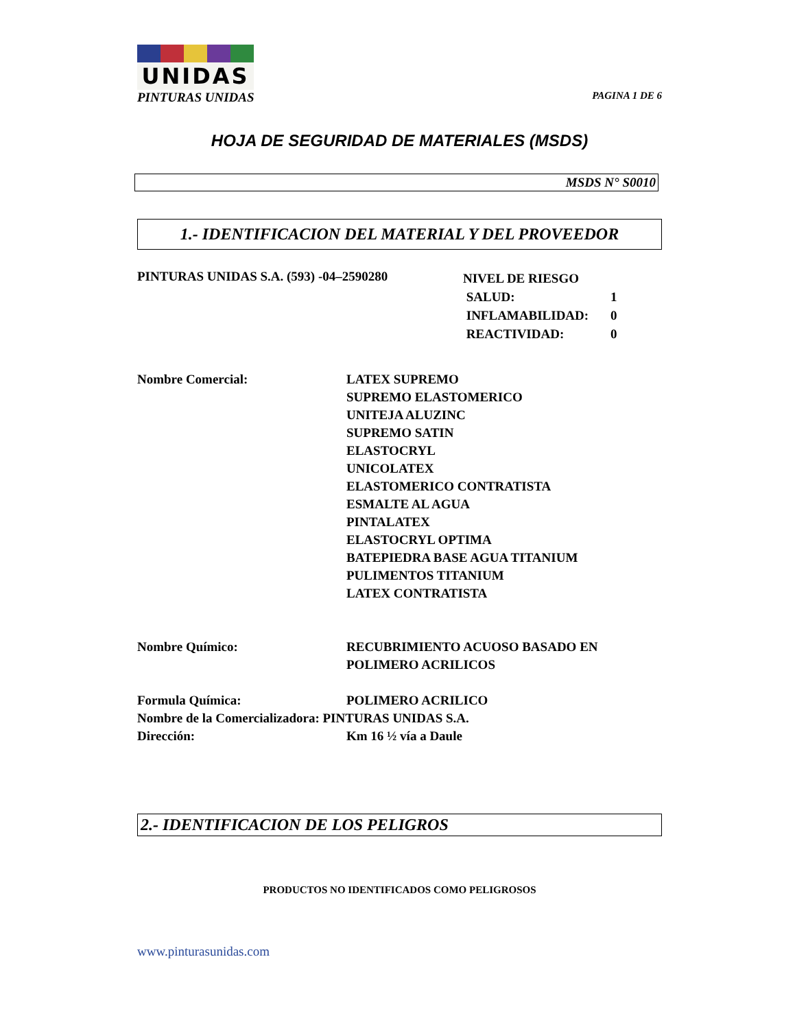UNIDAS
PINTURAS UNIDAS PAGINA 1 DE 6
HOJA DE SEGURIDAD DE MATERIALES (MSDS)
MSDS N° S0010
1.- IDENTIFICACION DEL MATERIAL Y DEL PROVEEDOR
PINTURAS UNIDAS S.A. (593) -04–2590280
NIVEL DE RIESGO
SALUD: 1
INFLAMABILIDAD: 0
REACTIVIDAD: 0
Nombre Comercial: LATEX SUPREMO
SUPREMO ELASTOMERICO
UNITEJA ALUZINC
SUPREMO SATIN
ELASTOCRYL
UNICOLATEX
ELASTOMERICO CONTRATISTA
ESMALTE AL AGUA
PINTALATEX
ELASTOCRYL OPTIMA
BATEPIEDRA BASE AGUA TITANIUM
PULIMENTOS TITANIUM
LATEX CONTRATISTA
Nombre Químico: RECUBRIMIENTO ACUOSO BASADO EN
POLIMERO ACRILICOS
Formula Química: POLIMERO ACRILICO
Nombre de la Comercializadora: PINTURAS UNIDAS S.A.
Dirección: Km 16 ½ vía a Daule
2.- IDENTIFICACION DE LOS PELIGROS
PRODUCTOS NO IDENTIFICADOS COMO PELIGROSOS
www.pinturasunidas.com